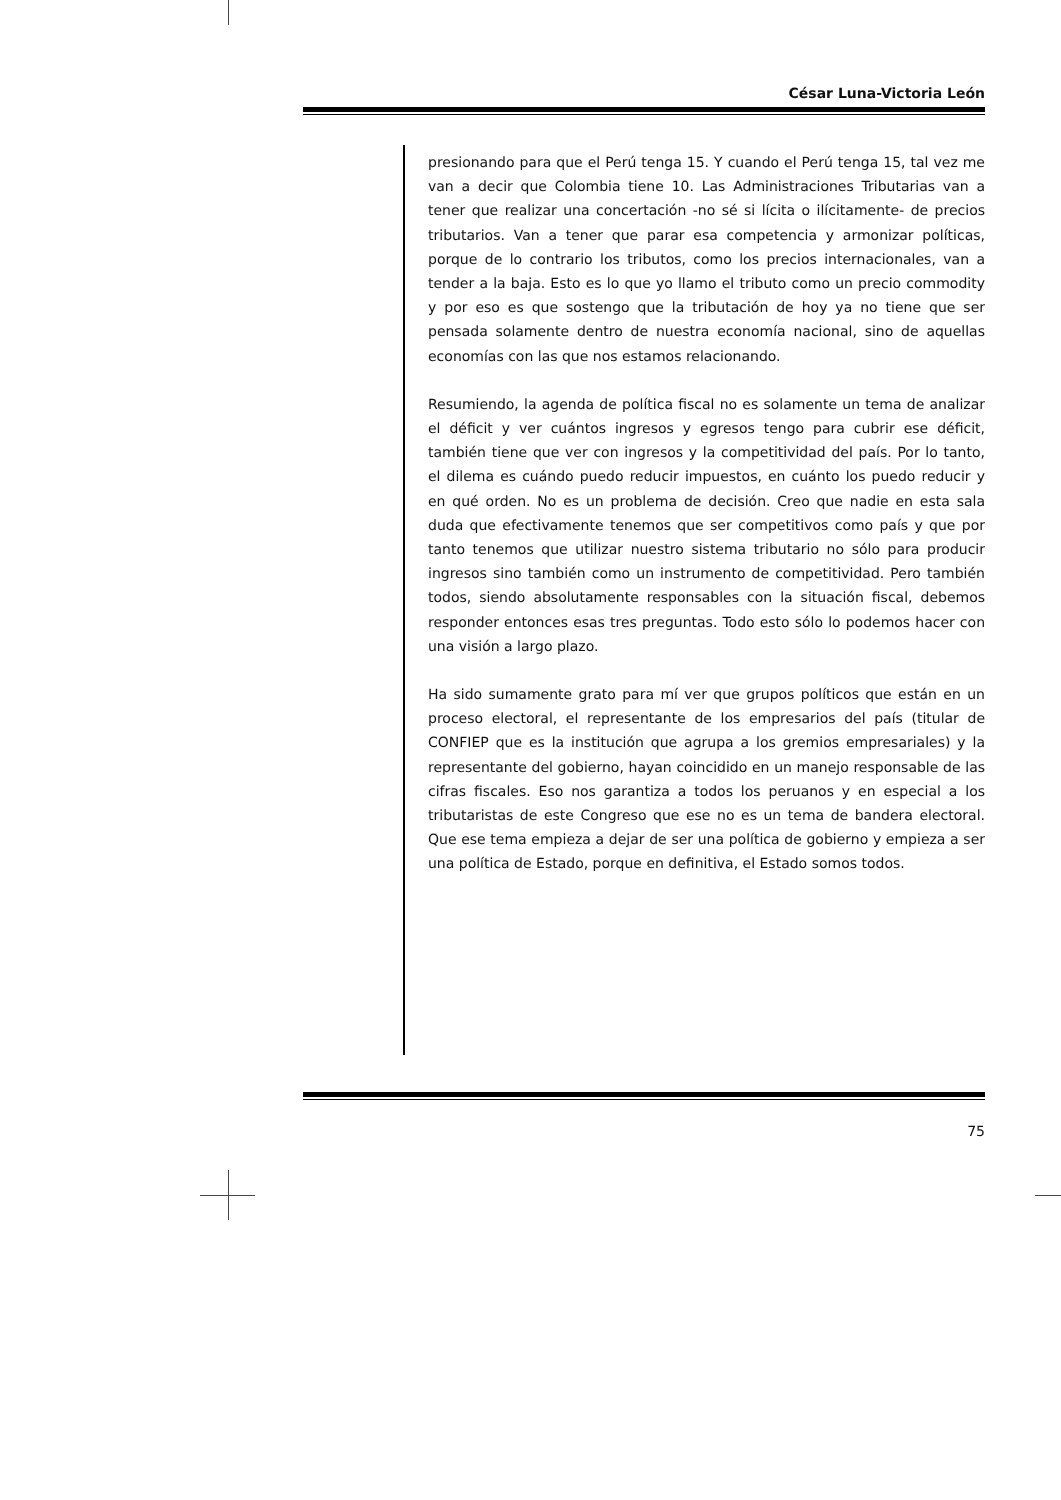César Luna-Victoria León
presionando para que el Perú tenga 15. Y cuando el Perú tenga 15, tal vez me van a decir que Colombia tiene 10. Las Administraciones Tributarias van a tener que realizar una concertación -no sé si lícita o ilícitamente- de precios tributarios. Van a tener que parar esa competencia y armonizar políticas, porque de lo contrario los tributos, como los precios internacionales, van a tender a la baja. Esto es lo que yo llamo el tributo como un precio commodity y por eso es que sostengo que la tributación de hoy ya no tiene que ser pensada solamente dentro de nuestra economía nacional, sino de aquellas economías con las que nos estamos relacionando.
Resumiendo, la agenda de política fiscal no es solamente un tema de analizar el déficit y ver cuántos ingresos y egresos tengo para cubrir ese déficit, también tiene que ver con ingresos y la competitividad del país. Por lo tanto, el dilema es cuándo puedo reducir impuestos, en cuánto los puedo reducir y en qué orden. No es un problema de decisión. Creo que nadie en esta sala duda que efectivamente tenemos que ser competitivos como país y que por tanto tenemos que utilizar nuestro sistema tributario no sólo para producir ingresos sino también como un instrumento de competitividad. Pero también todos, siendo absolutamente responsables con la situación fiscal, debemos responder entonces esas tres preguntas. Todo esto sólo lo podemos hacer con una visión a largo plazo.
Ha sido sumamente grato para mí ver que grupos políticos que están en un proceso electoral, el representante de los empresarios del país (titular de CONFIEP que es la institución que agrupa a los gremios empresariales) y la representante del gobierno, hayan coincidido en un manejo responsable de las cifras fiscales. Eso nos garantiza a todos los peruanos y en especial a los tributaristas de este Congreso que ese no es un tema de bandera electoral. Que ese tema empieza a dejar de ser una política de gobierno y empieza a ser una política de Estado, porque en definitiva, el Estado somos todos.
75